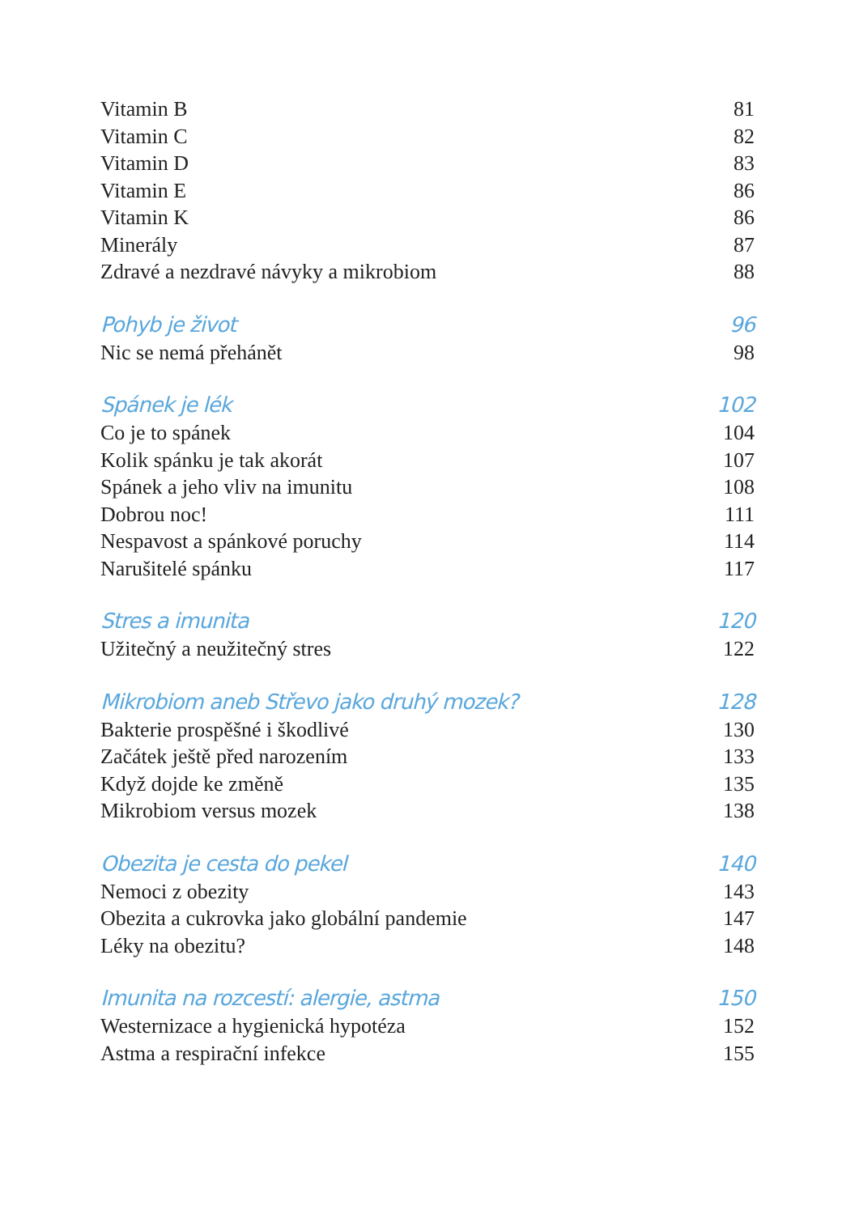Vitamin B 81
Vitamin C 82
Vitamin D 83
Vitamin E 86
Vitamin K 86
Minerály 87
Zdravé a nezdravé návyky a mikrobiom 88
Pohyb je život 96
Nic se nemá přehánět 98
Spánek je lék 102
Co je to spánek 104
Kolik spánku je tak akorát 107
Spánek a jeho vliv na imunitu 108
Dobrou noc! 111
Nespavost a spánkové poruchy 114
Narušitelé spánku 117
Stres a imunita 120
Užitečný a neužitečný stres 122
Mikrobiom aneb Střevo jako druhý mozek? 128
Bakterie prospěšné i škodlivé 130
Začátek ještě před narozením 133
Když dojde ke změně 135
Mikrobiom versus mozek 138
Obezita je cesta do pekel 140
Nemoci z obezity 143
Obezita a cukrovka jako globální pandemie 147
Léky na obezitu? 148
Imunita na rozcestí: alergie, astma 150
Westernizace a hygienická hypotéza 152
Astma a respirační infekce 155